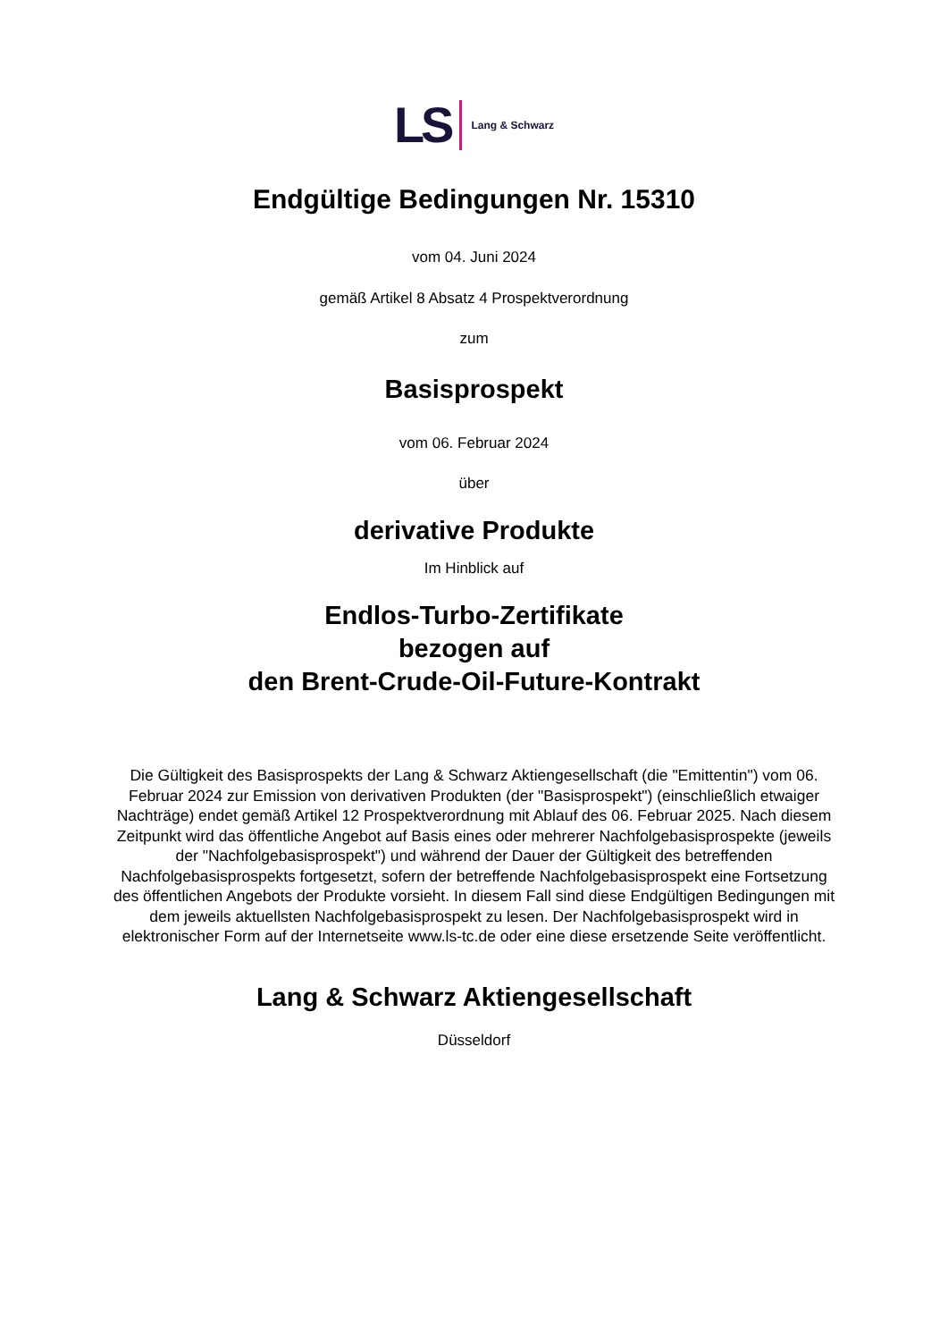LS Lang & Schwarz
Endgültige Bedingungen Nr. 15310
vom 04. Juni 2024
gemäß Artikel 8 Absatz 4 Prospektverordnung
zum
Basisprospekt
vom 06. Februar 2024
über
derivative Produkte
Im Hinblick auf
Endlos-Turbo-Zertifikate
bezogen auf
den Brent-Crude-Oil-Future-Kontrakt
Die Gültigkeit des Basisprospekts der Lang & Schwarz Aktiengesellschaft (die "Emittentin") vom 06. Februar 2024 zur Emission von derivativen Produkten (der "Basisprospekt") (einschließlich etwaiger Nachträge) endet gemäß Artikel 12 Prospektverordnung mit Ablauf des 06. Februar 2025. Nach diesem Zeitpunkt wird das öffentliche Angebot auf Basis eines oder mehrerer Nachfolgebasisprospekte (jeweils der "Nachfolgebasisprospekt") und während der Dauer der Gültigkeit des betreffenden Nachfolgebasisprospekts fortgesetzt, sofern der betreffende Nachfolgebasisprospekt eine Fortsetzung des öffentlichen Angebots der Produkte vorsieht. In diesem Fall sind diese Endgültigen Bedingungen mit dem jeweils aktuellsten Nachfolgebasisprospekt zu lesen. Der Nachfolgebasisprospekt wird in elektronischer Form auf der Internetseite www.ls-tc.de oder eine diese ersetzende Seite veröffentlicht.
Lang & Schwarz Aktiengesellschaft
Düsseldorf